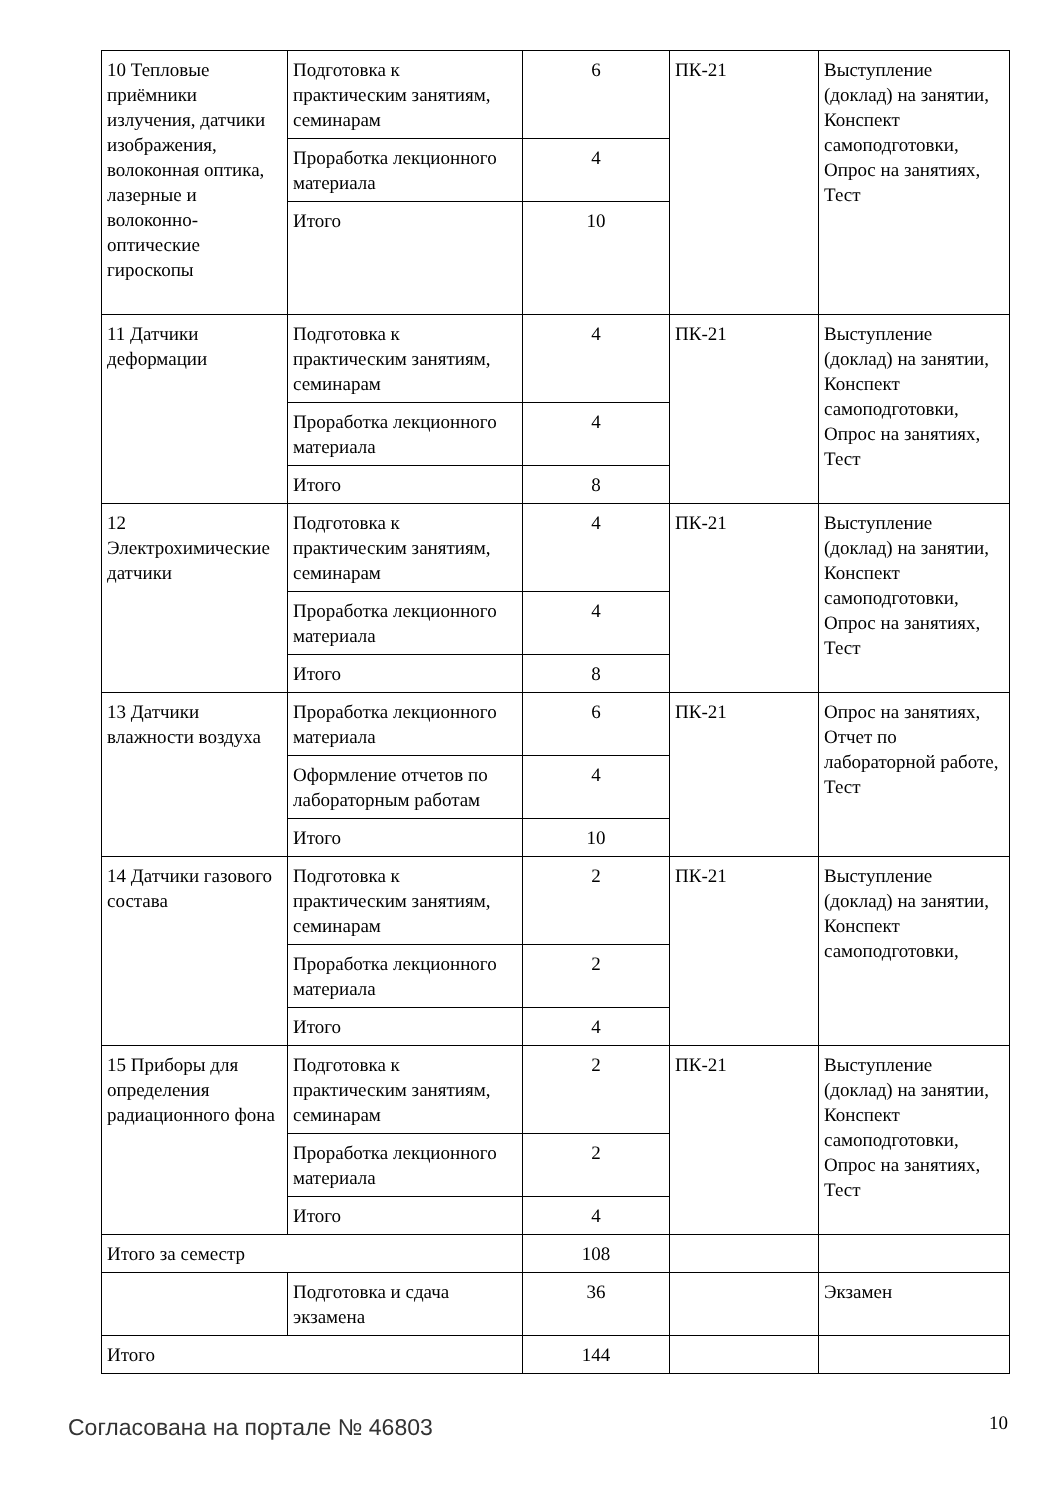| 10 Тепловые приёмники излучения, датчики изображения, волоконная оптика, лазерные и волоконно-оптические гироскопы | Подготовка к практическим занятиям, семинарам | 6 | ПК-21 | Выступление (доклад) на занятии, Конспект самоподготовки, Опрос на занятиях, Тест |
| | Проработка лекционного материала | 4 | | |
| | Итого | 10 | | |
| 11 Датчики деформации | Подготовка к практическим занятиям, семинарам | 4 | ПК-21 | Выступление (доклад) на занятии, Конспект самоподготовки, Опрос на занятиях, Тест |
| | Проработка лекционного материала | 4 | | |
| | Итого | 8 | | |
| 12 Электрохимические датчики | Подготовка к практическим занятиям, семинарам | 4 | ПК-21 | Выступление (доклад) на занятии, Конспект самоподготовки, Опрос на занятиях, Тест |
| | Проработка лекционного материала | 4 | | |
| | Итого | 8 | | |
| 13 Датчики влажности воздуха | Проработка лекционного материала | 6 | ПК-21 | Опрос на занятиях, Отчет по лабораторной работе, Тест |
| | Оформление отчетов по лабораторным работам | 4 | | |
| | Итого | 10 | | |
| 14 Датчики газового состава | Подготовка к практическим занятиям, семинарам | 2 | ПК-21 | Выступление (доклад) на занятии, Конспект самоподготовки, |
| | Проработка лекционного материала | 2 | | |
| | Итого | 4 | | |
| 15 Приборы для определения радиационного фона | Подготовка к практическим занятиям, семинарам | 2 | ПК-21 | Выступление (доклад) на занятии, Конспект самоподготовки, Опрос на занятиях, Тест |
| | Проработка лекционного материала | 2 | | |
| | Итого | 4 | | |
| Итого за семестр | | 108 | | |
| | Подготовка и сдача экзамена | 36 | | Экзамен |
| Итого | | 144 | | |
Согласована на портале № 46803 10